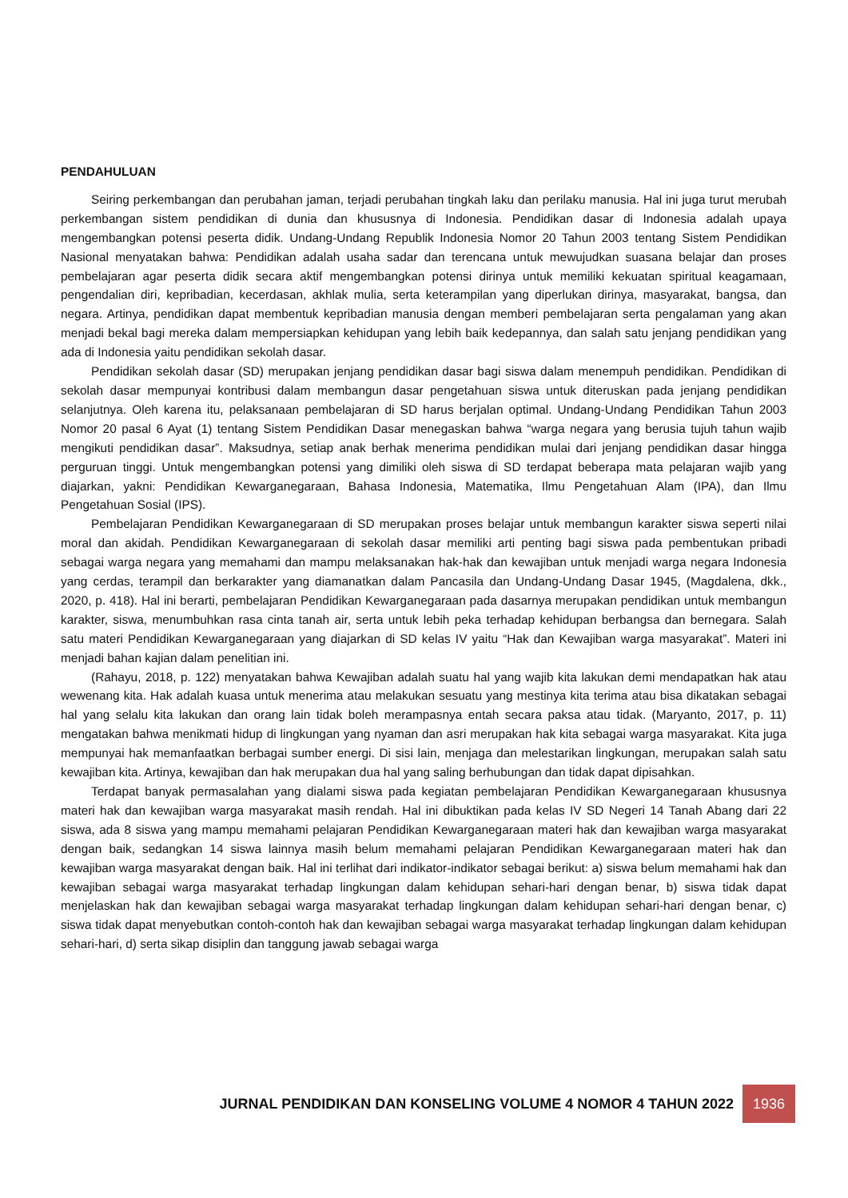PENDAHULUAN
Seiring perkembangan dan perubahan jaman, terjadi perubahan tingkah laku dan perilaku manusia. Hal ini juga turut merubah perkembangan sistem pendidikan di dunia dan khususnya di Indonesia. Pendidikan dasar di Indonesia adalah upaya mengembangkan potensi peserta didik. Undang-Undang Republik Indonesia Nomor 20 Tahun 2003 tentang Sistem Pendidikan Nasional menyatakan bahwa: Pendidikan adalah usaha sadar dan terencana untuk mewujudkan suasana belajar dan proses pembelajaran agar peserta didik secara aktif mengembangkan potensi dirinya untuk memiliki kekuatan spiritual keagamaan, pengendalian diri, kepribadian, kecerdasan, akhlak mulia, serta keterampilan yang diperlukan dirinya, masyarakat, bangsa, dan negara. Artinya, pendidikan dapat membentuk kepribadian manusia dengan memberi pembelajaran serta pengalaman yang akan menjadi bekal bagi mereka dalam mempersiapkan kehidupan yang lebih baik kedepannya, dan salah satu jenjang pendidikan yang ada di Indonesia yaitu pendidikan sekolah dasar.
Pendidikan sekolah dasar (SD) merupakan jenjang pendidikan dasar bagi siswa dalam menempuh pendidikan. Pendidikan di sekolah dasar mempunyai kontribusi dalam membangun dasar pengetahuan siswa untuk diteruskan pada jenjang pendidikan selanjutnya. Oleh karena itu, pelaksanaan pembelajaran di SD harus berjalan optimal. Undang-Undang Pendidikan Tahun 2003 Nomor 20 pasal 6 Ayat (1) tentang Sistem Pendidikan Dasar menegaskan bahwa “warga negara yang berusia tujuh tahun wajib mengikuti pendidikan dasar”. Maksudnya, setiap anak berhak menerima pendidikan mulai dari jenjang pendidikan dasar hingga perguruan tinggi. Untuk mengembangkan potensi yang dimiliki oleh siswa di SD terdapat beberapa mata pelajaran wajib yang diajarkan, yakni: Pendidikan Kewarganegaraan, Bahasa Indonesia, Matematika, Ilmu Pengetahuan Alam (IPA), dan Ilmu Pengetahuan Sosial (IPS).
Pembelajaran Pendidikan Kewarganegaraan di SD merupakan proses belajar untuk membangun karakter siswa seperti nilai moral dan akidah. Pendidikan Kewarganegaraan di sekolah dasar memiliki arti penting bagi siswa pada pembentukan pribadi sebagai warga negara yang memahami dan mampu melaksanakan hak-hak dan kewajiban untuk menjadi warga negara Indonesia yang cerdas, terampil dan berkarakter yang diamanatkan dalam Pancasila dan Undang-Undang Dasar 1945, (Magdalena, dkk., 2020, p. 418). Hal ini berarti, pembelajaran Pendidikan Kewarganegaraan pada dasarnya merupakan pendidikan untuk membangun karakter, siswa, menumbuhkan rasa cinta tanah air, serta untuk lebih peka terhadap kehidupan berbangsa dan bernegara. Salah satu materi Pendidikan Kewarganegaraan yang diajarkan di SD kelas IV yaitu “Hak dan Kewajiban warga masyarakat”. Materi ini menjadi bahan kajian dalam penelitian ini.
(Rahayu, 2018, p. 122) menyatakan bahwa Kewajiban adalah suatu hal yang wajib kita lakukan demi mendapatkan hak atau wewenang kita. Hak adalah kuasa untuk menerima atau melakukan sesuatu yang mestinya kita terima atau bisa dikatakan sebagai hal yang selalu kita lakukan dan orang lain tidak boleh merampasnya entah secara paksa atau tidak. (Maryanto, 2017, p. 11) mengatakan bahwa menikmati hidup di lingkungan yang nyaman dan asri merupakan hak kita sebagai warga masyarakat. Kita juga mempunyai hak memanfaatkan berbagai sumber energi. Di sisi lain, menjaga dan melestarikan lingkungan, merupakan salah satu kewajiban kita. Artinya, kewajiban dan hak merupakan dua hal yang saling berhubungan dan tidak dapat dipisahkan.
Terdapat banyak permasalahan yang dialami siswa pada kegiatan pembelajaran Pendidikan Kewarganegaraan khususnya materi hak dan kewajiban warga masyarakat masih rendah. Hal ini dibuktikan pada kelas IV SD Negeri 14 Tanah Abang dari 22 siswa, ada 8 siswa yang mampu memahami pelajaran Pendidikan Kewarganegaraan materi hak dan kewajiban warga masyarakat dengan baik, sedangkan 14 siswa lainnya masih belum memahami pelajaran Pendidikan Kewarganegaraan materi hak dan kewajiban warga masyarakat dengan baik. Hal ini terlihat dari indikator-indikator sebagai berikut: a) siswa belum memahami hak dan kewajiban sebagai warga masyarakat terhadap lingkungan dalam kehidupan sehari-hari dengan benar, b) siswa tidak dapat menjelaskan hak dan kewajiban sebagai warga masyarakat terhadap lingkungan dalam kehidupan sehari-hari dengan benar, c) siswa tidak dapat menyebutkan contoh-contoh hak dan kewajiban sebagai warga masyarakat terhadap lingkungan dalam kehidupan sehari-hari, d) serta sikap disiplin dan tanggung jawab sebagai warga
JURNAL PENDIDIKAN DAN KONSELING VOLUME 4 NOMOR 4 TAHUN 2022
1936